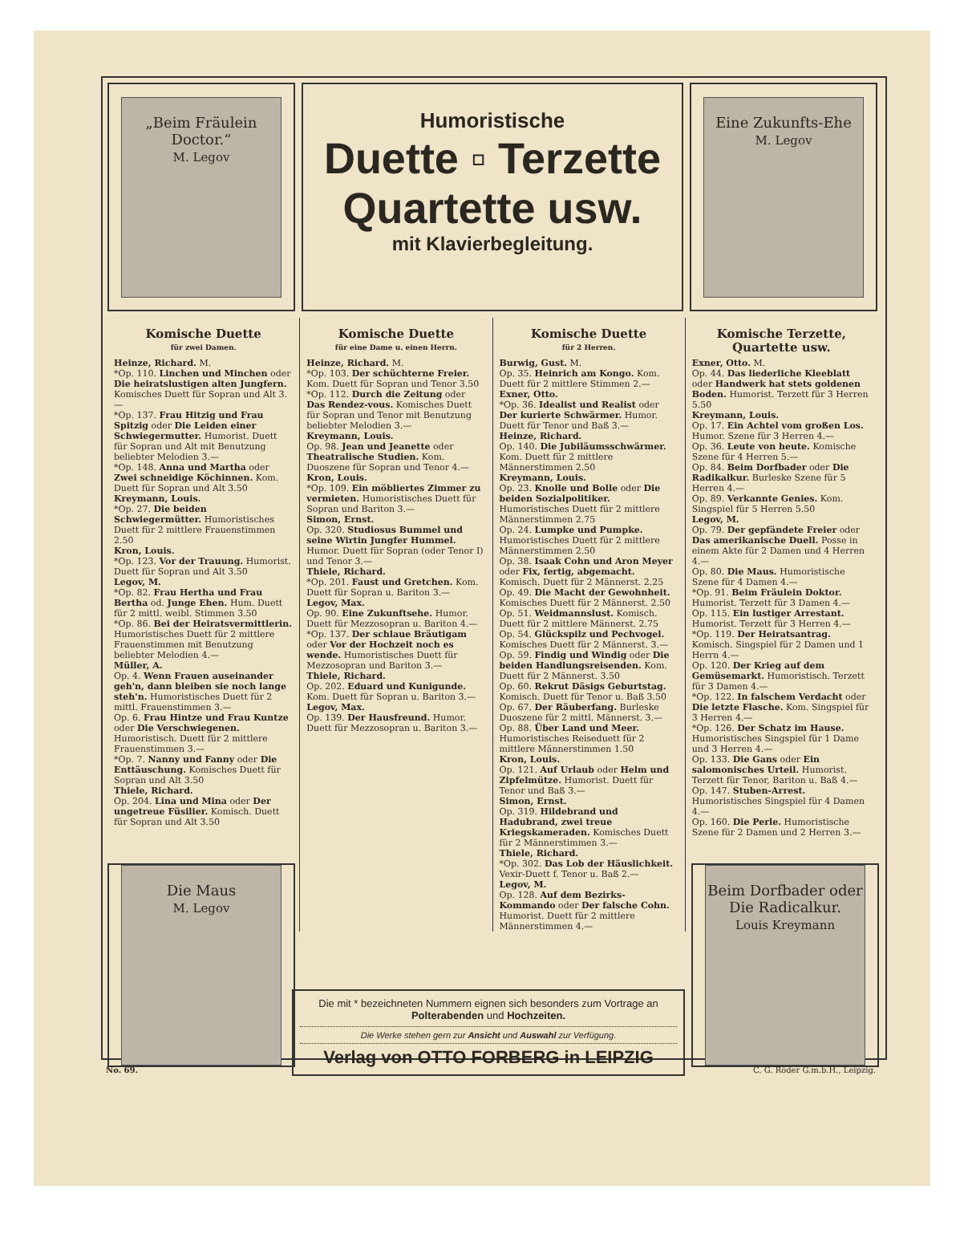„Beim Fräulein Doctor.“
M. Legov
Humoristische
Duette ▫ Terzette
Quartette usw.
mit Klavierbegleitung.
Eine Zukunfts-Ehe
M. Legov
Komische Duette
für zwei Damen.
Heinze, Richard. M.
*Op. 110. Linchen und Minchen oder Die heiratslustigen alten Jungfern. Komisches Duett für Sopran und Alt 3.—
*Op. 137. Frau Hitzig und Frau Spitzig oder Die Leiden einer Schwiegermutter. Humorist. Duett für Sopran und Alt mit Benutzung beliebter Melodien 3.—
*Op. 148. Anna und Martha oder Zwei schneidige Köchinnen. Kom. Duett für Sopran und Alt 3.50
Kreymann, Louis.
*Op. 27. Die beiden Schwiegermütter. Humoristisches Duett für 2 mittlere Frauenstimmen 2.50
Kron, Louis.
*Op. 123. Vor der Trauung. Humorist. Duett für Sopran und Alt 3.50
Legov, M.
*Op. 82. Frau Hertha und Frau Bertha od. Junge Ehen. Hum. Duett für 2 mittl. weibl. Stimmen 3.50
*Op. 86. Bei der Heiratsvermittlerin. Humoristisches Duett für 2 mittlere Frauenstimmen mit Benutzung beliebter Melodien 4.—
Müller, A.
Op. 4. Wenn Frauen auseinander geh'n, dann bleiben sie noch lange steh'n. Humoristisches Duett für 2 mittl. Frauenstimmen 3.—
Op. 6. Frau Hintze und Frau Kuntze oder Die Verschwiegenen. Humoristisch. Duett für 2 mittlere Frauenstimmen 3.—
*Op. 7. Nanny und Fanny oder Die Enttäuschung. Komisches Duett für Sopran und Alt 3.50
Thiele, Richard.
Op. 204. Lina und Mina oder Der ungetreue Füsilier. Komisch. Duett für Sopran und Alt 3.50
Komische Duette
für eine Dame u. einen Herrn.
Heinze, Richard. M.
*Op. 103. Der schüchterne Freier. Kom. Duett für Sopran und Tenor 3.50
*Op. 112. Durch die Zeitung oder Das Rendez-vous. Komisches Duett für Sopran und Tenor mit Benutzung beliebter Melodien 3.—
Kreymann, Louis.
Op. 98. Jean und Jeanette oder Theatralische Studien. Kom. Duoszene für Sopran und Tenor 4.—
Kron, Louis.
*Op. 109. Ein möbliertes Zimmer zu vermieten. Humoristisches Duett für Sopran und Bariton 3.—
Simon, Ernst.
Op. 320. Studiosus Bummel und seine Wirtin Jungfer Hummel. Humor. Duett für Sopran (oder Tenor I) und Tenor 3.—
Thiele, Richard.
*Op. 201. Faust und Gretchen. Kom. Duett für Sopran u. Bariton 3.—
Legov, Max.
Op. 90. Eine Zukunftsehe. Humor. Duett für Mezzosopran u. Bariton 4.—
*Op. 137. Der schlaue Bräutigam oder Vor der Hochzeit noch es wende. Humoristisches Duett für Mezzosopran und Bariton 3.—
Thiele, Richard.
Op. 202. Eduard und Kunigunde. Kom. Duett für Sopran u. Bariton 3.—
Legov, Max.
Op. 139. Der Hausfreund. Humor. Duett für Mezzosopran u. Bariton 3.—
Komische Duette
für 2 Herren.
Burwig, Gust. M.
Op. 35. Heinrich am Kongo. Kom. Duett für 2 mittlere Stimmen 2.—
Exner, Otto.
*Op. 36. Idealist und Realist oder Der kurierte Schwärmer. Humor. Duett für Tenor und Baß 3.—
Heinze, Richard.
Op. 140. Die Jubiläumsschwärmer. Kom. Duett für 2 mittlere Männerstimmen 2.50
Kreymann, Louis.
Op. 23. Knolle und Bolle oder Die beiden Sozialpolitiker. Humoristisches Duett für 2 mittlere Männerstimmen 2.75
Op. 24. Lumpke und Pumpke. Humoristisches Duett für 2 mittlere Männerstimmen 2.50
Op. 38. Isaak Cohn und Aron Meyer oder Fix, fertig, abgemacht. Komisch. Duett für 2 Männerst. 2.25
Op. 49. Die Macht der Gewohnheit. Komisches Duett für 2 Männerst. 2.50
Op. 51. Weidmannslust. Komisch. Duett für 2 mittlere Männerst. 2.75
Op. 54. Glückspilz und Pechvogel. Komisches Duett für 2 Männerst. 3.—
Op. 59. Findig und Windig oder Die beiden Handlungsreisenden. Kom. Duett für 2 Männerst. 3.50
Op. 60. Rekrut Däsigs Geburtstag. Komisch. Duett für Tenor u. Baß 3.50
Op. 67. Der Räuberfang. Burleske Duoszene für 2 mittl. Männerst. 3.—
Op. 88. Über Land und Meer. Humoristisches Reiseduett für 2 mittlere Männerstimmen 1.50
Kron, Louis.
Op. 121. Auf Urlaub oder Helm und Zipfelmütze. Humorist. Duett für Tenor und Baß 3.—
Simon, Ernst.
Op. 319. Hildebrand und Hadubrand, zwei treue Kriegskameraden. Komisches Duett für 2 Männerstimmen 3.—
Thiele, Richard.
*Op. 302. Das Lob der Häuslichkeit. Vexir-Duett f. Tenor u. Baß 2.—
Legov, M.
Op. 128. Auf dem Bezirks-Kommando oder Der falsche Cohn. Humorist. Duett für 2 mittlere Männerstimmen 4.—
Komische Terzette, Quartette usw.
Exner, Otto. M.
Op. 44. Das liederliche Kleeblatt oder Handwerk hat stets goldenen Boden. Humorist. Terzett für 3 Herren 5.50
Kreymann, Louis.
Op. 17. Ein Achtel vom großen Los. Humor. Szene für 3 Herren 4.—
Op. 36. Leute von heute. Komische Szene für 4 Herren 5.—
Op. 84. Beim Dorfbader oder Die Radikalkur. Burleske Szene für 5 Herren 4.—
Op. 89. Verkannte Genies. Kom. Singspiel für 5 Herren 5.50
Legov, M.
Op. 79. Der gepfändete Freier oder Das amerikanische Duell. Posse in einem Akte für 2 Damen und 4 Herren 4.—
Op. 80. Die Maus. Humoristische Szene für 4 Damen 4.—
*Op. 91. Beim Fräulein Doktor. Humorist. Terzett für 3 Damen 4.—
Op. 115. Ein lustiger Arrestant. Humorist. Terzett für 3 Herren 4.—
*Op. 119. Der Heiratsantrag. Komisch. Singspiel für 2 Damen und 1 Herrn 4.—
Op. 120. Der Krieg auf dem Gemüsemarkt. Humoristisch. Terzett für 3 Damen 4.—
*Op. 122. In falschem Verdacht oder Die letzte Flasche. Kom. Singspiel für 3 Herren 4.—
*Op. 126. Der Schatz im Hause. Humoristisches Singspiel für 1 Dame und 3 Herren 4.—
Op. 133. Die Gans oder Ein salomonisches Urteil. Humorist. Terzett für Tenor, Bariton u. Baß 4.—
Op. 147. Stuben-Arrest. Humoristisches Singspiel für 4 Damen 4.—
Op. 160. Die Perle. Humoristische Szene für 2 Damen und 2 Herren 3.—
Die Maus
M. Legov
Beim Dorfbader oder Die Radicalkur.
Louis Kreymann
Die mit * bezeichneten Nummern eignen sich besonders zum Vortrage an Polterabenden und Hochzeiten.
Die Werke stehen gern zur Ansicht und Auswahl zur Verfügung.
Verlag von OTTO FORBERG in LEIPZIG
No. 69. C. G. Röder G.m.b.H., Leipzig.